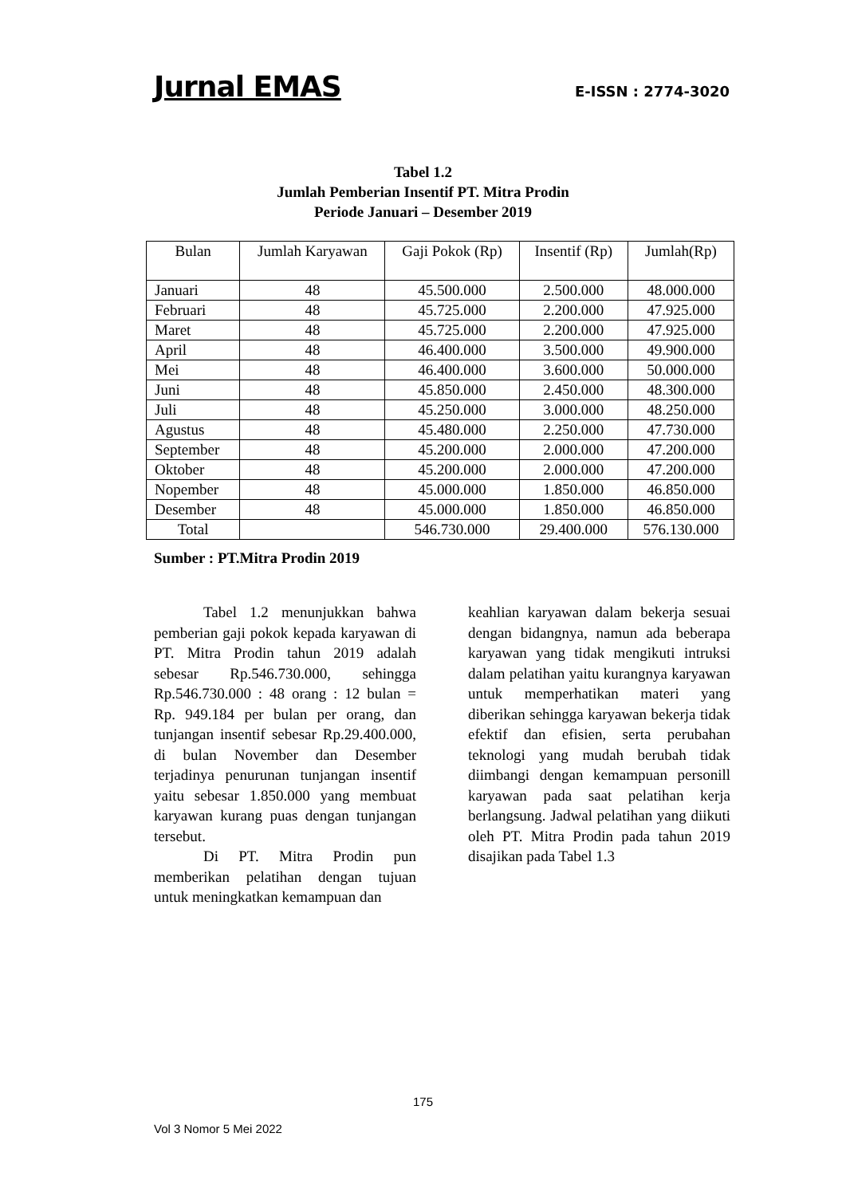Jurnal EMAS E-ISSN : 2774-3020
Tabel 1.2
Jumlah Pemberian Insentif PT. Mitra Prodin
Periode Januari – Desember 2019
| Bulan | Jumlah Karyawan | Gaji Pokok (Rp) | Insentif (Rp) | Jumlah(Rp) |
| --- | --- | --- | --- | --- |
| Januari | 48 | 45.500.000 | 2.500.000 | 48.000.000 |
| Februari | 48 | 45.725.000 | 2.200.000 | 47.925.000 |
| Maret | 48 | 45.725.000 | 2.200.000 | 47.925.000 |
| April | 48 | 46.400.000 | 3.500.000 | 49.900.000 |
| Mei | 48 | 46.400.000 | 3.600.000 | 50.000.000 |
| Juni | 48 | 45.850.000 | 2.450.000 | 48.300.000 |
| Juli | 48 | 45.250.000 | 3.000.000 | 48.250.000 |
| Agustus | 48 | 45.480.000 | 2.250.000 | 47.730.000 |
| September | 48 | 45.200.000 | 2.000.000 | 47.200.000 |
| Oktober | 48 | 45.200.000 | 2.000.000 | 47.200.000 |
| Nopember | 48 | 45.000.000 | 1.850.000 | 46.850.000 |
| Desember | 48 | 45.000.000 | 1.850.000 | 46.850.000 |
| Total | | 546.730.000 | 29.400.000 | 576.130.000 |
Sumber : PT.Mitra Prodin 2019
Tabel 1.2 menunjukkan bahwa pemberian gaji pokok kepada karyawan di PT. Mitra Prodin tahun 2019 adalah sebesar Rp.546.730.000, sehingga Rp.546.730.000 : 48 orang : 12 bulan = Rp. 949.184 per bulan per orang, dan tunjangan insentif sebesar Rp.29.400.000, di bulan November dan Desember terjadinya penurunan tunjangan insentif yaitu sebesar 1.850.000 yang membuat karyawan kurang puas dengan tunjangan tersebut.
Di PT. Mitra Prodin pun memberikan pelatihan dengan tujuan untuk meningkatkan kemampuan dan
keahlian karyawan dalam bekerja sesuai dengan bidangnya, namun ada beberapa karyawan yang tidak mengikuti intruksi dalam pelatihan yaitu kurangnya karyawan untuk memperhatikan materi yang diberikan sehingga karyawan bekerja tidak efektif dan efisien, serta perubahan teknologi yang mudah berubah tidak diimbangi dengan kemampuan personill karyawan pada saat pelatihan kerja berlangsung. Jadwal pelatihan yang diikuti oleh PT. Mitra Prodin pada tahun 2019 disajikan pada Tabel 1.3
175
Vol 3 Nomor 5 Mei 2022